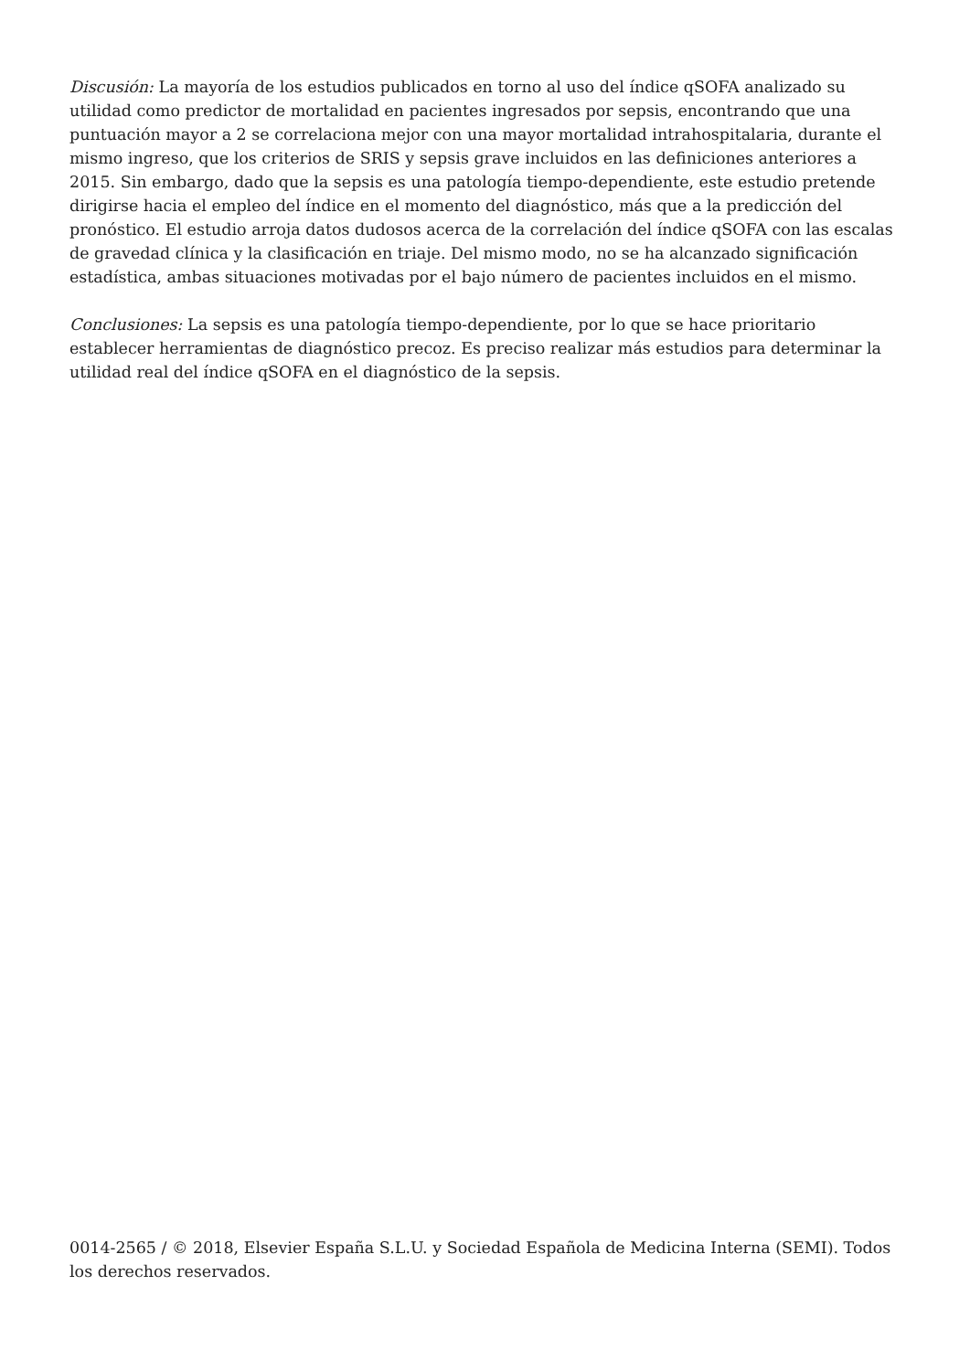Discusión: La mayoría de los estudios publicados en torno al uso del índice qSOFA analizado su utilidad como predictor de mortalidad en pacientes ingresados por sepsis, encontrando que una puntuación mayor a 2 se correlaciona mejor con una mayor mortalidad intrahospitalaria, durante el mismo ingreso, que los criterios de SRIS y sepsis grave incluidos en las definiciones anteriores a 2015. Sin embargo, dado que la sepsis es una patología tiempo-dependiente, este estudio pretende dirigirse hacia el empleo del índice en el momento del diagnóstico, más que a la predicción del pronóstico. El estudio arroja datos dudosos acerca de la correlación del índice qSOFA con las escalas de gravedad clínica y la clasificación en triaje. Del mismo modo, no se ha alcanzado significación estadística, ambas situaciones motivadas por el bajo número de pacientes incluidos en el mismo.
Conclusiones: La sepsis es una patología tiempo-dependiente, por lo que se hace prioritario establecer herramientas de diagnóstico precoz. Es preciso realizar más estudios para determinar la utilidad real del índice qSOFA en el diagnóstico de la sepsis.
0014-2565 / © 2018, Elsevier España S.L.U. y Sociedad Española de Medicina Interna (SEMI). Todos los derechos reservados.